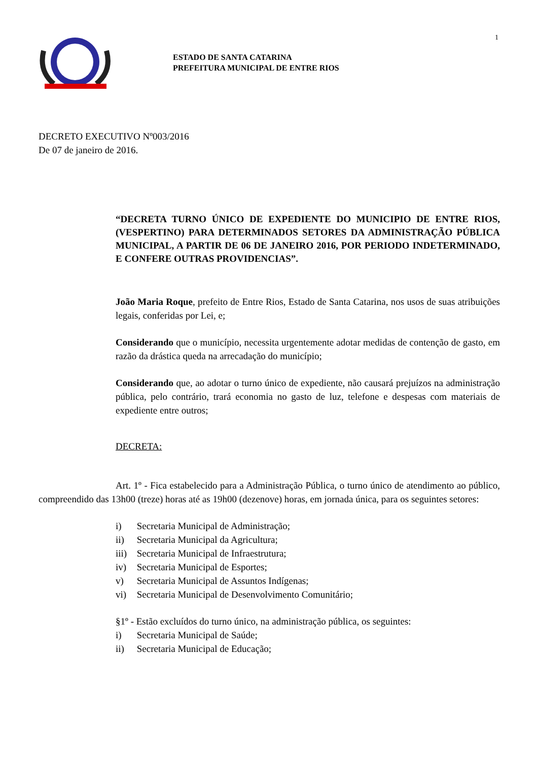1
ESTADO DE SANTA CATARINA
PREFEITURA MUNICIPAL DE ENTRE RIOS
DECRETO EXECUTIVO Nº003/2016
De 07 de janeiro de 2016.
“DECRETA TURNO ÚNICO DE EXPEDIENTE DO MUNICIPIO DE ENTRE RIOS, (VESPERTINO) PARA DETERMINADOS SETORES DA ADMINISTRAÇÃO PÚBLICA MUNICIPAL, A PARTIR DE 06 DE JANEIRO 2016, POR PERIODO INDETERMINADO, E CONFERE OUTRAS PROVIDENCIAS”.
João Maria Roque, prefeito de Entre Rios, Estado de Santa Catarina, nos usos de suas atribuições legais, conferidas por Lei, e;
Considerando que o município, necessita urgentemente adotar medidas de contenção de gasto, em razão da drástica queda na arrecadação do município;
Considerando que, ao adotar o turno único de expediente, não causará prejuízos na administração pública, pelo contrário, trará economia no gasto de luz, telefone e despesas com materiais de expediente entre outros;
DECRETA:
Art. 1º - Fica estabelecido para a Administração Pública, o turno único de atendimento ao público, compreendido das 13h00 (treze) horas até as 19h00 (dezenove) horas, em jornada única, para os seguintes setores:
i) Secretaria Municipal de Administração;
ii) Secretaria Municipal da Agricultura;
iii) Secretaria Municipal de Infraestrutura;
iv) Secretaria Municipal de Esportes;
v) Secretaria Municipal de Assuntos Indígenas;
vi) Secretaria Municipal de Desenvolvimento Comunitário;
§1º - Estão excluídos do turno único, na administração pública, os seguintes:
i) Secretaria Municipal de Saúde;
ii) Secretaria Municipal de Educação;